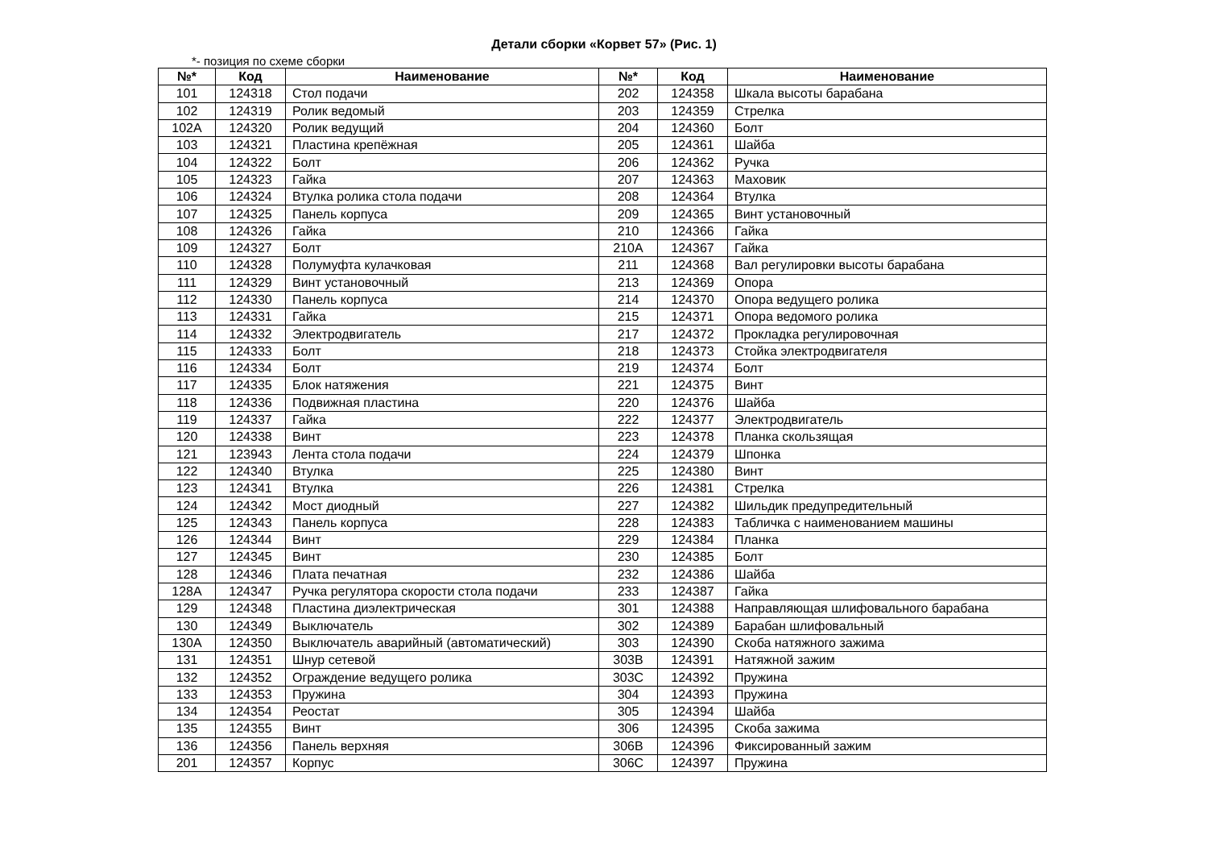Детали сборки «Корвет 57» (Рис. 1)
*- позиция по схеме сборки
| №* | Код | Наименование | №* | Код | Наименование |
| --- | --- | --- | --- | --- | --- |
| 101 | 124318 | Стол подачи | 202 | 124358 | Шкала высоты барабана |
| 102 | 124319 | Ролик ведомый | 203 | 124359 | Стрелка |
| 102A | 124320 | Ролик ведущий | 204 | 124360 | Болт |
| 103 | 124321 | Пластина крепёжная | 205 | 124361 | Шайба |
| 104 | 124322 | Болт | 206 | 124362 | Ручка |
| 105 | 124323 | Гайка | 207 | 124363 | Маховик |
| 106 | 124324 | Втулка ролика стола подачи | 208 | 124364 | Втулка |
| 107 | 124325 | Панель корпуса | 209 | 124365 | Винт установочный |
| 108 | 124326 | Гайка | 210 | 124366 | Гайка |
| 109 | 124327 | Болт | 210A | 124367 | Гайка |
| 110 | 124328 | Полумуфта кулачковая | 211 | 124368 | Вал регулировки высоты барабана |
| 111 | 124329 | Винт установочный | 213 | 124369 | Опора |
| 112 | 124330 | Панель корпуса | 214 | 124370 | Опора ведущего ролика |
| 113 | 124331 | Гайка | 215 | 124371 | Опора ведомого ролика |
| 114 | 124332 | Электродвигатель | 217 | 124372 | Прокладка регулировочная |
| 115 | 124333 | Болт | 218 | 124373 | Стойка электродвигателя |
| 116 | 124334 | Болт | 219 | 124374 | Болт |
| 117 | 124335 | Блок натяжения | 221 | 124375 | Винт |
| 118 | 124336 | Подвижная пластина | 220 | 124376 | Шайба |
| 119 | 124337 | Гайка | 222 | 124377 | Электродвигатель |
| 120 | 124338 | Винт | 223 | 124378 | Планка скользящая |
| 121 | 123943 | Лента стола подачи | 224 | 124379 | Шпонка |
| 122 | 124340 | Втулка | 225 | 124380 | Винт |
| 123 | 124341 | Втулка | 226 | 124381 | Стрелка |
| 124 | 124342 | Мост диодный | 227 | 124382 | Шильдик предупредительный |
| 125 | 124343 | Панель корпуса | 228 | 124383 | Табличка с наименованием машины |
| 126 | 124344 | Винт | 229 | 124384 | Планка |
| 127 | 124345 | Винт | 230 | 124385 | Болт |
| 128 | 124346 | Плата печатная | 232 | 124386 | Шайба |
| 128A | 124347 | Ручка регулятора скорости стола подачи | 233 | 124387 | Гайка |
| 129 | 124348 | Пластина диэлектрическая | 301 | 124388 | Направляющая шлифовального барабана |
| 130 | 124349 | Выключатель | 302 | 124389 | Барабан шлифовальный |
| 130A | 124350 | Выключатель аварийный (автоматический) | 303 | 124390 | Скоба натяжного зажима |
| 131 | 124351 | Шнур сетевой | 303B | 124391 | Натяжной зажим |
| 132 | 124352 | Ограждение ведущего ролика | 303C | 124392 | Пружина |
| 133 | 124353 | Пружина | 304 | 124393 | Пружина |
| 134 | 124354 | Реостат | 305 | 124394 | Шайба |
| 135 | 124355 | Винт | 306 | 124395 | Скоба зажима |
| 136 | 124356 | Панель верхняя | 306B | 124396 | Фиксированный зажим |
| 201 | 124357 | Корпус | 306C | 124397 | Пружина |